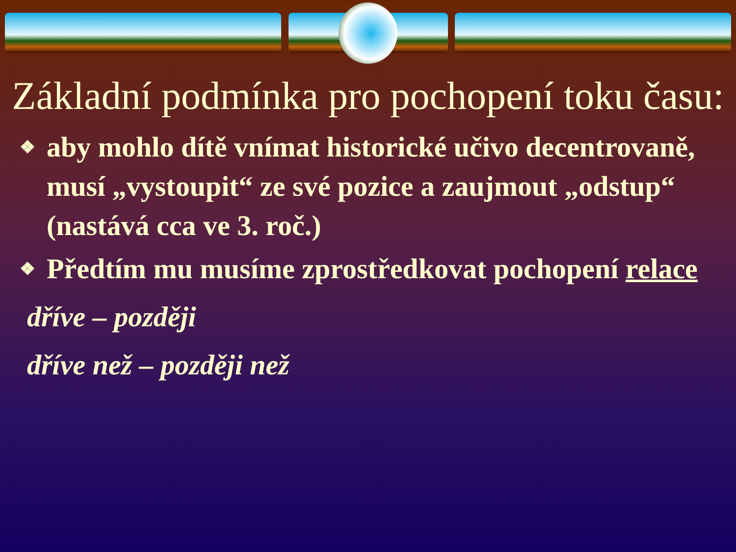Základní podmínka pro pochopení toku času:
❖ aby mohlo dítě vnímat historické učivo decentrovaně, musí „vystoupit“ ze své pozice a zaujmout „odstup“ (nastává cca ve 3. roč.)
❖ Předtím mu musíme zprostředkovat pochopení relace
dříve – později
dříve než – později než